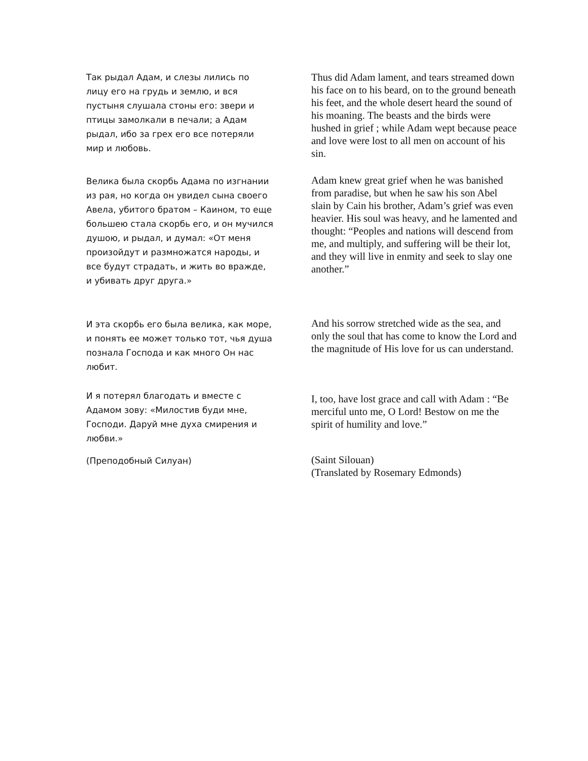Так рыдал Адам, и слезы лились по лицу его на грудь и землю, и вся пустыня слушала стоны его: звери и птицы замолкали в печали; а Адам рыдал, ибо за грех его все потеряли мир и любовь.
Thus did Adam lament, and tears streamed down his face on to his beard, on to the ground beneath his feet, and the whole desert heard the sound of his moaning. The beasts and the birds were hushed in grief ; while Adam wept because peace and love were lost to all men on account of his sin.
Велика была скорбь Адама по изгнании из рая, но когда он увидел сына своего Авела, убитого братом – Каином, то еще большею стала скорбь его, и он мучился душою, и рыдал, и думал: «От меня произойдут и размножатся народы, и все будут страдать, и жить во вражде, и убивать друг друга.»
Adam knew great grief when he was banished from paradise, but when he saw his son Abel slain by Cain his brother, Adam’s grief was even heavier. His soul was heavy, and he lamented and thought: “Peoples and nations will descend from me, and multiply, and suffering will be their lot, and they will live in enmity and seek to slay one another.”
И эта скорбь его была велика, как море, и понять ее может только тот, чья душа познала Господа и как много Он нас любит.
And his sorrow stretched wide as the sea, and only the soul that has come to know the Lord and the magnitude of His love for us can understand.
И я потерял благодать и вместе с Адамом зову: «Милостив буди мне, Господи. Даруй мне духа смирения и любви.»
I, too, have lost grace and call with Adam : “Be merciful unto me, O Lord! Bestow on me the spirit of humility and love.”
(Преподобный Силуан)
(Saint Silouan)
(Translated by Rosemary Edmonds)